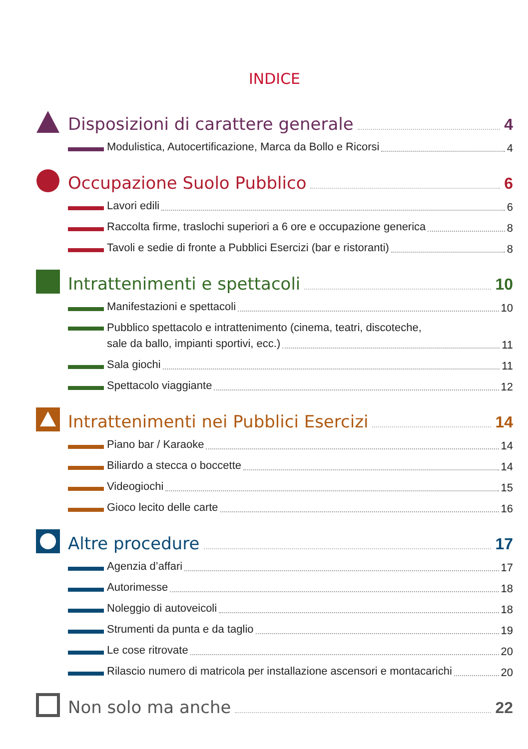INDICE
Disposizioni di carattere generale 4
Modulistica, Autocertificazione, Marca da Bollo e Ricorsi 4
Occupazione Suolo Pubblico 6
Lavori edili 6
Raccolta firme, traslochi superiori a 6 ore e occupazione generica 8
Tavoli e sedie di fronte a Pubblici Esercizi (bar e ristoranti) 8
Intrattenimenti e spettacoli 10
Manifestazioni e spettacoli 10
Pubblico spettacolo e intrattenimento (cinema, teatri, discoteche,
sale da ballo, impianti sportivi, ecc.) 11
Sala giochi 11
Spettacolo viaggiante 12
Intrattenimenti nei Pubblici Esercizi 14
Piano bar / Karaoke 14
Biliardo a stecca o boccette 14
Videogiochi 15
Gioco lecito delle carte 16
Altre procedure 17
Agenzia d’affari 17
Autorimesse 18
Noleggio di autoveicoli 18
Strumenti da punta e da taglio 19
Le cose ritrovate 20
Rilascio numero di matricola per installazione ascensori e montacarichi 20
Non solo ma anche 22